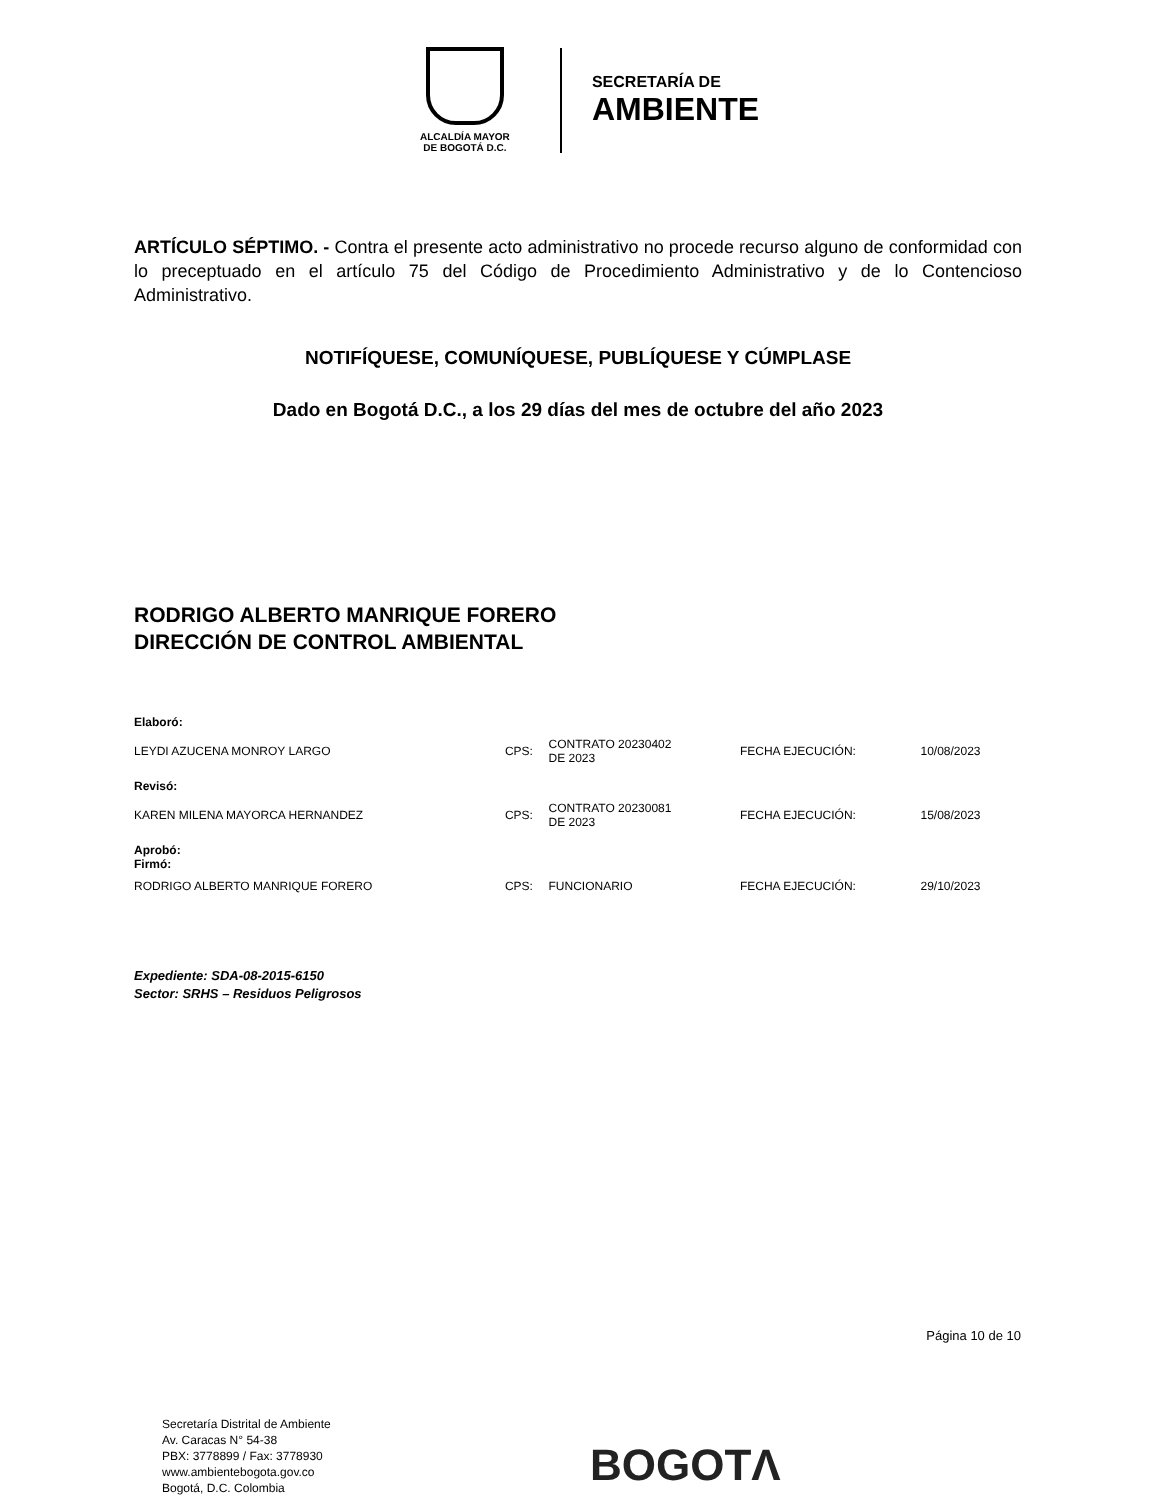ALCALDÍA MAYOR
DE BOGOTÁ D.C.
SECRETARÍA DE
AMBIENTE
ARTÍCULO SÉPTIMO. - Contra el presente acto administrativo no procede recurso alguno de conformidad con lo preceptuado en el artículo 75 del Código de Procedimiento Administrativo y de lo Contencioso Administrativo.
NOTIFÍQUESE, COMUNÍQUESE, PUBLÍQUESE Y CÚMPLASE
Dado en Bogotá D.C., a los 29 días del mes de octubre del año 2023
RODRIGO ALBERTO MANRIQUE FORERO
DIRECCIÓN DE CONTROL AMBIENTAL
| Elaboró: | | | | |
| LEYDI AZUCENA MONROY LARGO | CPS: | CONTRATO 20230402 DE 2023 | FECHA EJECUCIÓN: | 10/08/2023 |
| Revisó: | | | | |
| KAREN MILENA MAYORCA HERNANDEZ | CPS: | CONTRATO 20230081 DE 2023 | FECHA EJECUCIÓN: | 15/08/2023 |
| Aprobó: Firmó: | | | | |
| RODRIGO ALBERTO MANRIQUE FORERO | CPS: | FUNCIONARIO | FECHA EJECUCIÓN: | 29/10/2023 |
Expediente: SDA-08-2015-6150
Sector: SRHS – Residuos Peligrosos
Página 10 de 10
Secretaría Distrital de Ambiente
Av. Caracas N° 54-38
PBX: 3778899 / Fax: 3778930
www.ambientebogota.gov.co
Bogotá, D.C. Colombia
BOGOTΛ